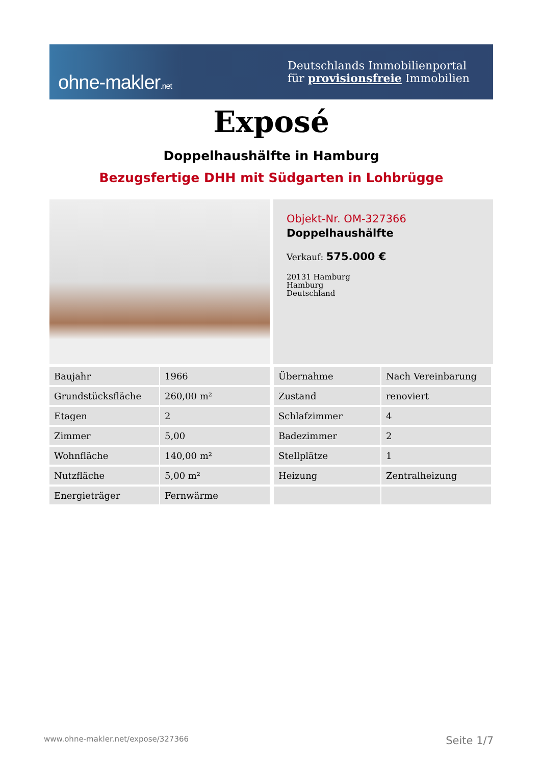ohne-makler.net
Deutschlands Immobilienportal
für provisionsfreie Immobilien
Exposé
Doppelhaushälfte in Hamburg
Bezugsfertige DHH mit Südgarten in Lohbrügge
Objekt-Nr. OM-327366
Doppelhaushälfte
Verkauf: 575.000 €
20131 Hamburg
Hamburg
Deutschland
| Baujahr | 1966 | Übernahme | Nach Vereinbarung |
| Grundstücksfläche | 260,00 m² | Zustand | renoviert |
| Etagen | 2 | Schlafzimmer | 4 |
| Zimmer | 5,00 | Badezimmer | 2 |
| Wohnfläche | 140,00 m² | Stellplätze | 1 |
| Nutzfläche | 5,00 m² | Heizung | Zentralheizung |
| Energieträger | Fernwärme | | |
www.ohne-makler.net/expose/327366 Seite 1/7